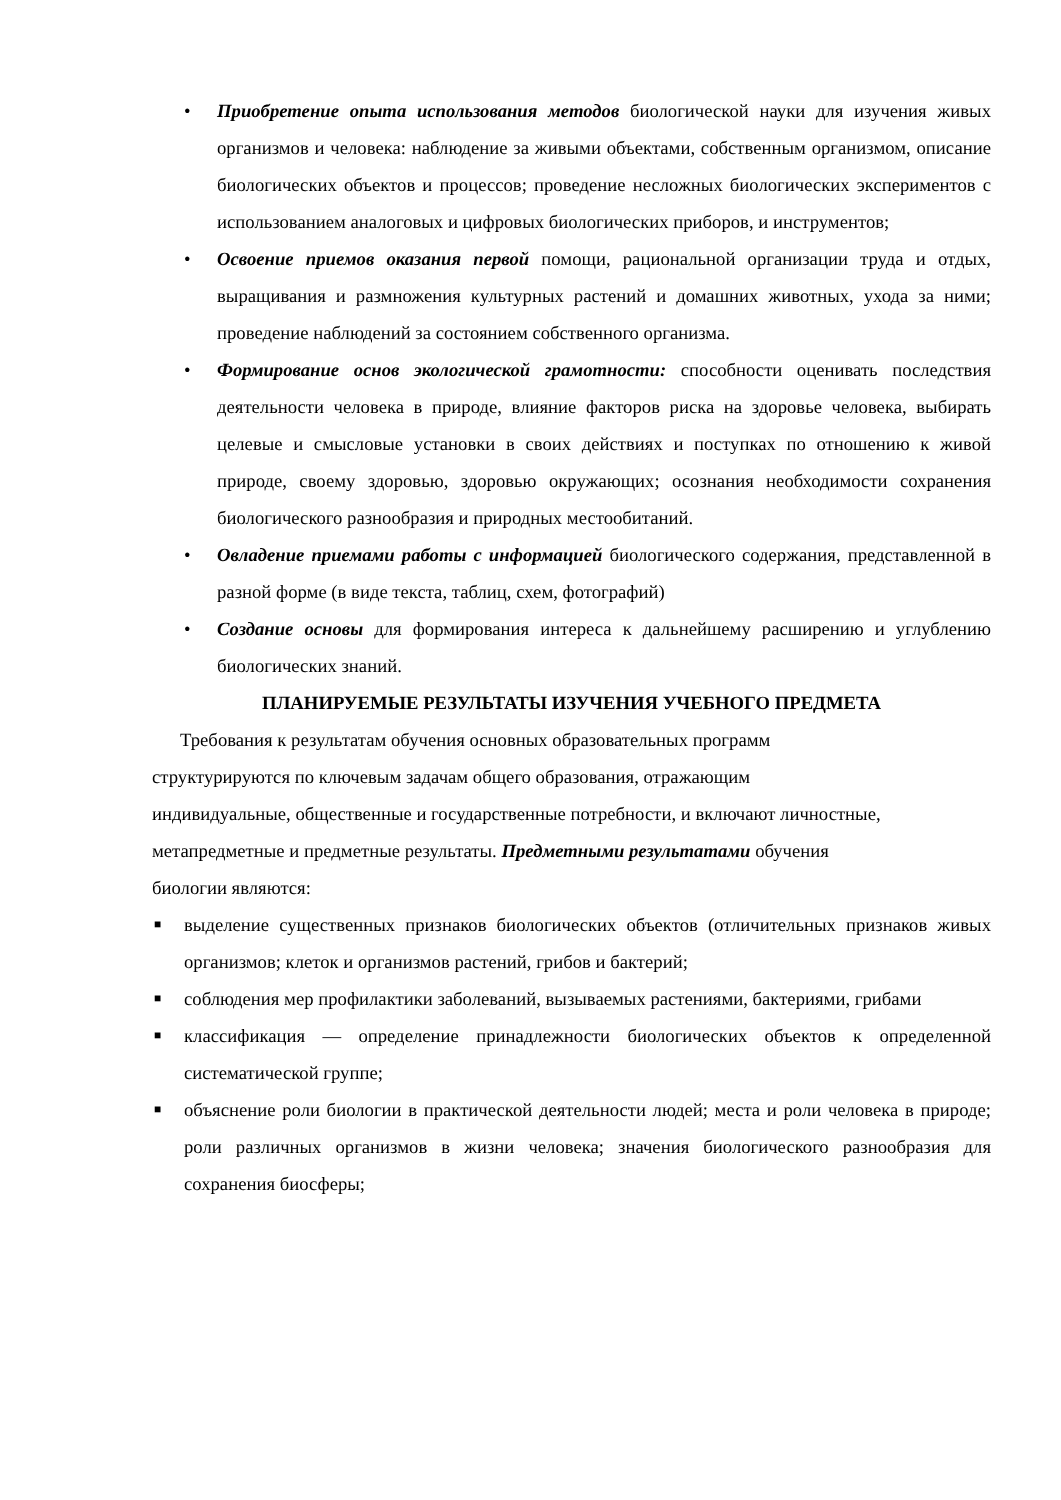• Приобретение опыта использования методов биологической науки для изучения живых организмов и человека: наблюдение за живыми объектами, собственным организмом, описание биологических объектов и процессов; проведение несложных биологических экспериментов с использованием аналоговых и цифровых биологических приборов, и инструментов;
• Освоение приемов оказания первой помощи, рациональной организации труда и отдых, выращивания и размножения культурных растений и домашних животных, ухода за ними; проведение наблюдений за состоянием собственного организма.
• Формирование основ экологической грамотности: способности оценивать последствия деятельности человека в природе, влияние факторов риска на здоровье человека, выбирать целевые и смысловые установки в своих действиях и поступках по отношению к живой природе, своему здоровью, здоровью окружающих; осознания необходимости сохранения биологического разнообразия и природных местообитаний.
• Овладение приемами работы с информацией биологического содержания, представленной в разной форме (в виде текста, таблиц, схем, фотографий)
• Создание основы для формирования интереса к дальнейшему расширению и углублению биологических знаний.
ПЛАНИРУЕМЫЕ РЕЗУЛЬТАТЫ ИЗУЧЕНИЯ УЧЕБНОГО ПРЕДМЕТА
Требования к результатам обучения основных образовательных программ структурируются по ключевым задачам общего образования, отражающим индивидуальные, общественные и государственные потребности, и включают личностные, метапредметные и предметные результаты. Предметными результатами обучения биологии являются:
■ выделение существенных признаков биологических объектов (отличительных признаков живых организмов; клеток и организмов растений, грибов и бактерий;
■ соблюдения мер профилактики заболеваний, вызываемых растениями, бактериями, грибами
■ классификация — определение принадлежности биологических объектов к определенной систематической группе;
■ объяснение роли биологии в практической деятельности людей; места и роли человека в природе; роли различных организмов в жизни человека; значения биологического разнообразия для сохранения биосферы;